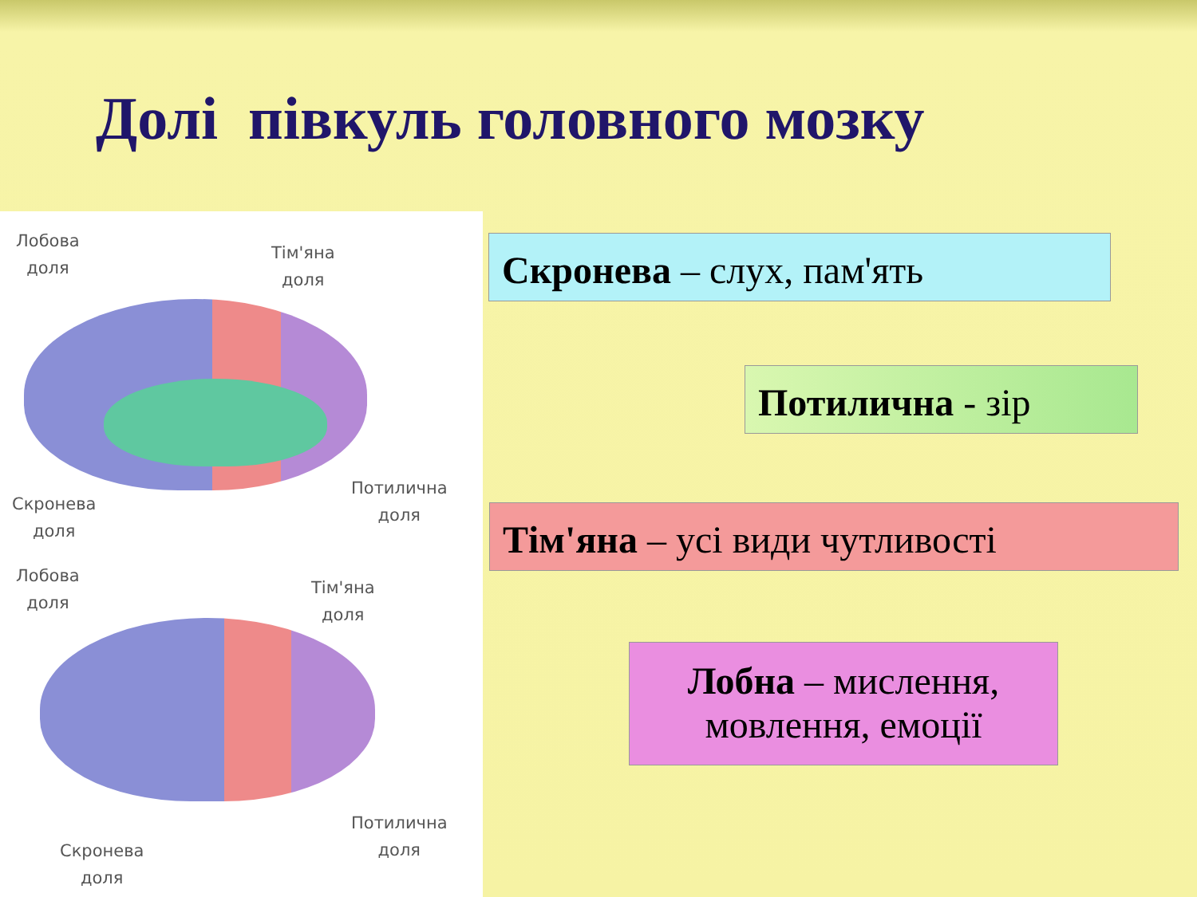Долі півкуль головного мозку
Лобова
доля
Тім'яна
доля
Скронева
доля
Потилична
доля
Лобова
доля
Тім'яна
доля
Скронева
доля
Потилична
доля
Скронева – слух, пам'ять
Потилична - зір
Тім'яна – усі види чутливості
Лобна – мислення,
мовлення, емоції